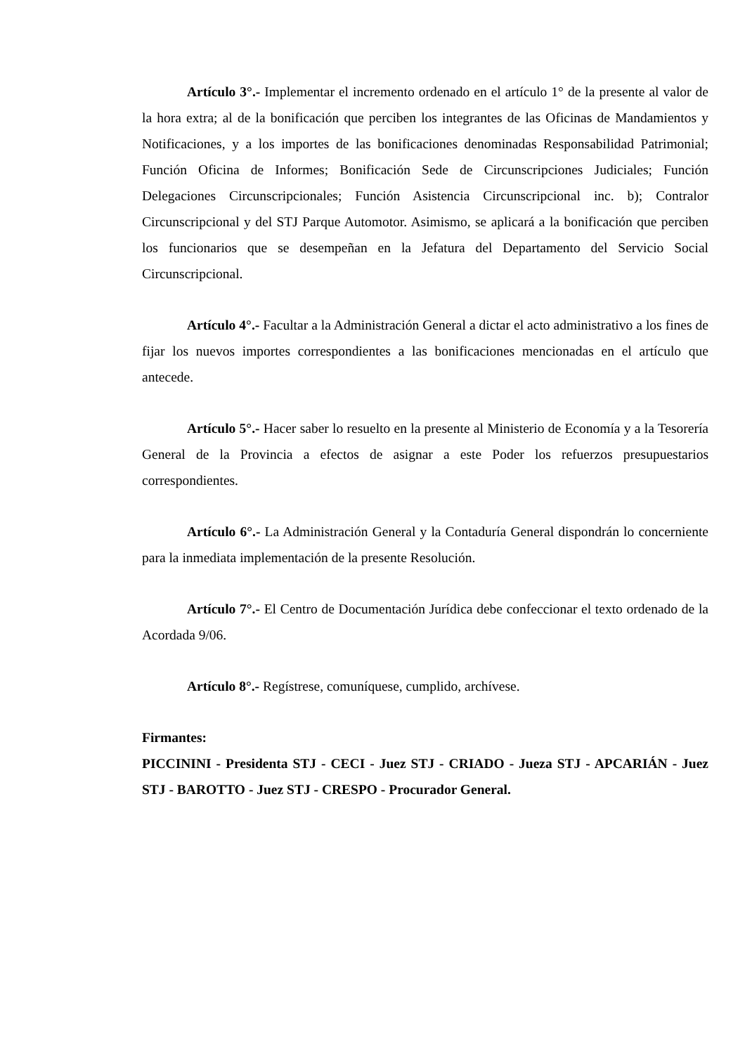Artículo 3°.- Implementar el incremento ordenado en el artículo 1° de la presente al valor de la hora extra; al de la bonificación que perciben los integrantes de las Oficinas de Mandamientos y Notificaciones, y a los importes de las bonificaciones denominadas Responsabilidad Patrimonial; Función Oficina de Informes; Bonificación Sede de Circunscripciones Judiciales; Función Delegaciones Circunscripcionales; Función Asistencia Circunscripcional inc. b); Contralor Circunscripcional y del STJ Parque Automotor. Asimismo, se aplicará a la bonificación que perciben los funcionarios que se desempeñan en la Jefatura del Departamento del Servicio Social Circunscripcional.
Artículo 4°.- Facultar a la Administración General a dictar el acto administrativo a los fines de fijar los nuevos importes correspondientes a las bonificaciones mencionadas en el artículo que antecede.
Artículo 5°.- Hacer saber lo resuelto en la presente al Ministerio de Economía y a la Tesorería General de la Provincia a efectos de asignar a este Poder los refuerzos presupuestarios correspondientes.
Artículo 6°.- La Administración General y la Contaduría General dispondrán lo concerniente para la inmediata implementación de la presente Resolución.
Artículo 7°.- El Centro de Documentación Jurídica debe confeccionar el texto ordenado de la Acordada 9/06.
Artículo 8°.- Regístrese, comuníquese, cumplido, archívese.
Firmantes:
PICCININI - Presidenta STJ - CECI - Juez STJ - CRIADO - Jueza STJ - APCARIÁN - Juez STJ - BAROTTO - Juez STJ - CRESPO - Procurador General.